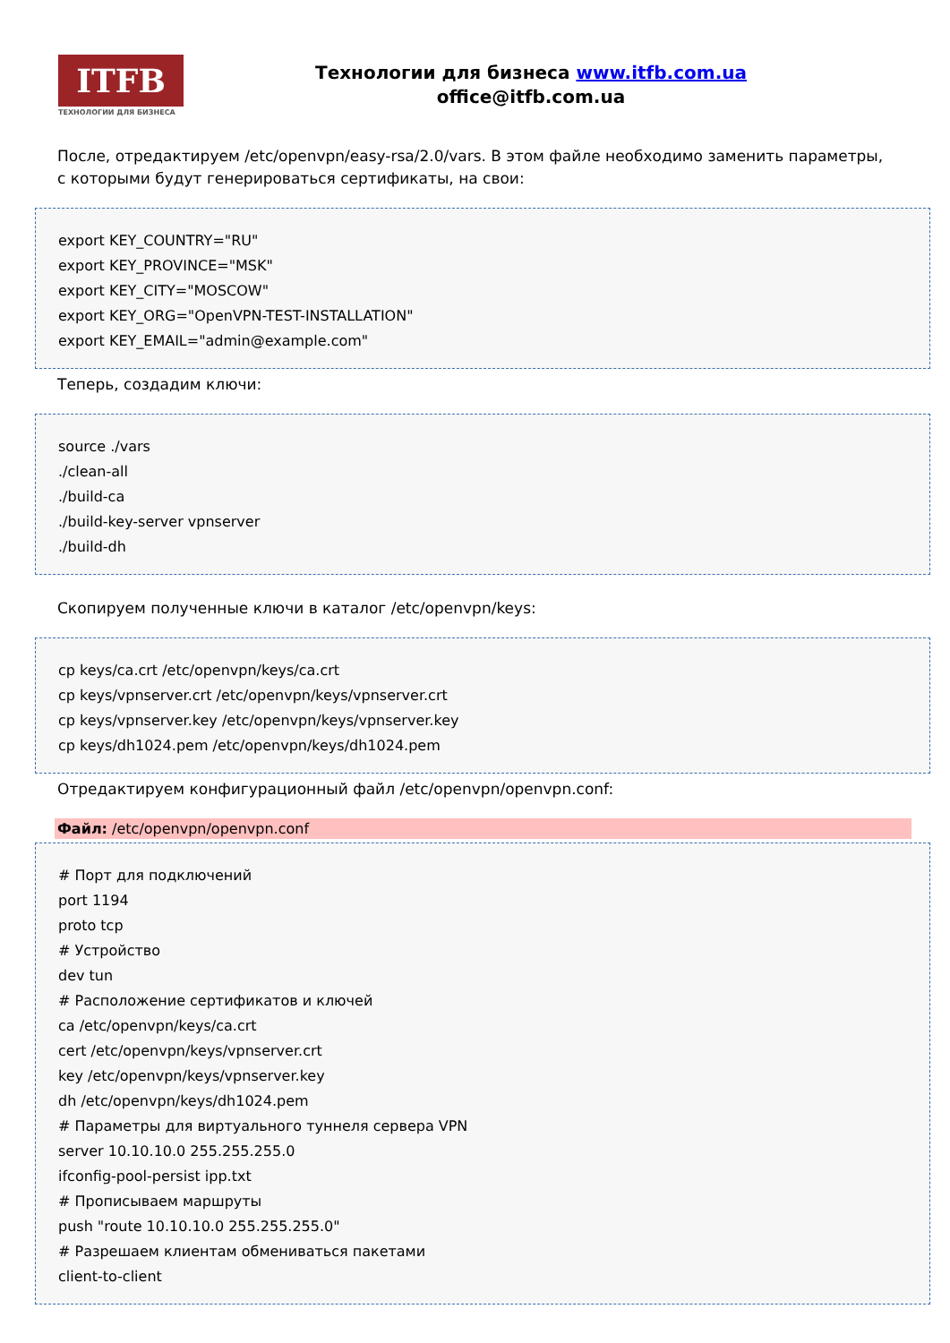ITFB
ТЕХНОЛОГИИ ДЛЯ БИЗНЕСА
Технологии для бизнеса www.itfb.com.ua
office@itfb.com.ua
После, отредактируем /etc/openvpn/easy-rsa/2.0/vars. В этом файле необходимо заменить параметры, с которыми будут генерироваться сертификаты, на свои:
export KEY_COUNTRY="RU"
export KEY_PROVINCE="MSK"
export KEY_CITY="MOSCOW"
export KEY_ORG="OpenVPN-TEST-INSTALLATION"
export KEY_EMAIL="admin@example.com"
Теперь, создадим ключи:
source ./vars
./clean-all
./build-ca
./build-key-server vpnserver
./build-dh
Скопируем полученные ключи в каталог /etc/openvpn/keys:
cp keys/ca.crt /etc/openvpn/keys/ca.crt
cp keys/vpnserver.crt /etc/openvpn/keys/vpnserver.crt
cp keys/vpnserver.key /etc/openvpn/keys/vpnserver.key
cp keys/dh1024.pem /etc/openvpn/keys/dh1024.pem
Отредактируем конфигурационный файл /etc/openvpn/openvpn.conf:
Файл: /etc/openvpn/openvpn.conf
# Порт для подключений
port 1194
proto tcp
# Устройство
dev tun
# Расположение сертификатов и ключей
ca /etc/openvpn/keys/ca.crt
cert /etc/openvpn/keys/vpnserver.crt
key /etc/openvpn/keys/vpnserver.key
dh /etc/openvpn/keys/dh1024.pem
# Параметры для виртуального туннеля сервера VPN
server 10.10.10.0 255.255.255.0
ifconfig-pool-persist ipp.txt
# Прописываем маршруты
push "route 10.10.10.0 255.255.255.0"
# Разрешаем клиентам обмениваться пакетами
client-to-client